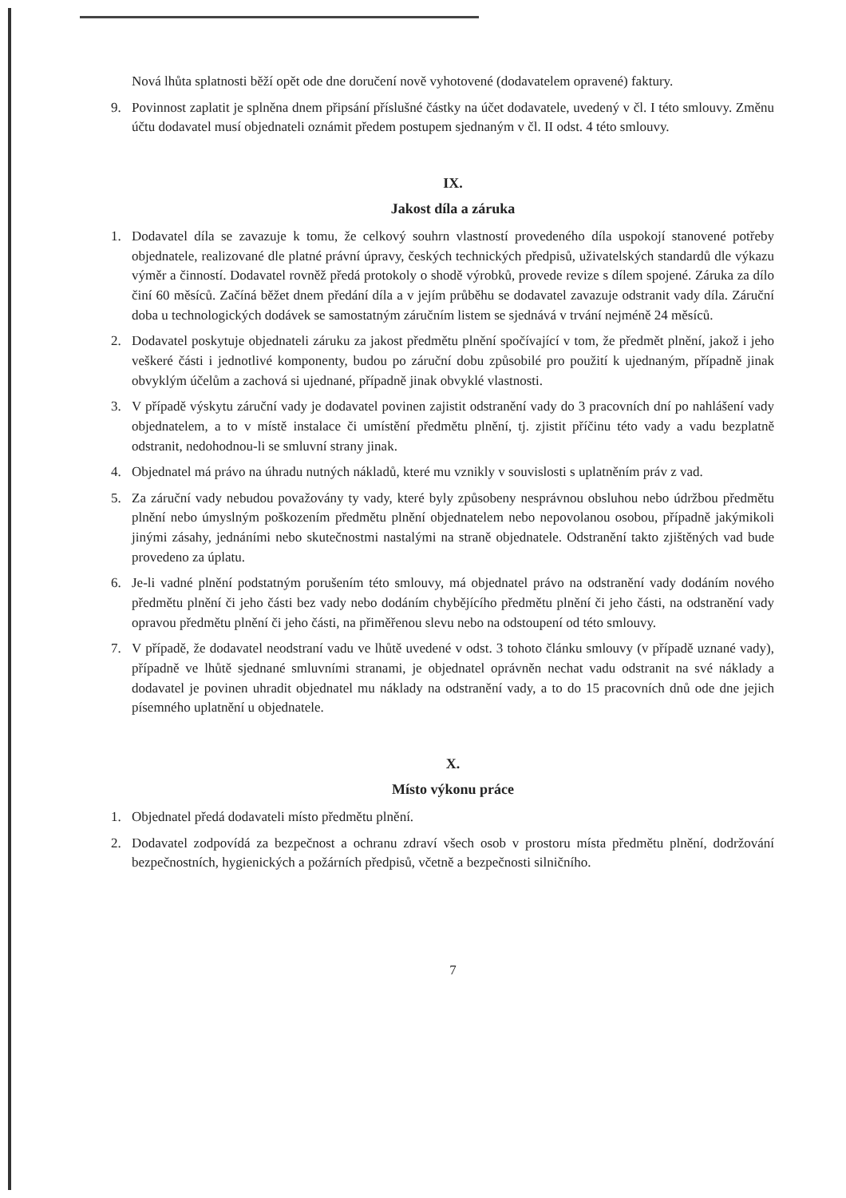Nová lhůta splatnosti běží opět ode dne doručení nově vyhotovené (dodavatelem opravené) faktury.
9. Povinnost zaplatit je splněna dnem připsání příslušné částky na účet dodavatele, uvedený v čl. I této smlouvy. Změnu účtu dodavatel musí objednateli oznámit předem postupem sjednaným v čl. II odst. 4 této smlouvy.
IX.
Jakost díla a záruka
1. Dodavatel díla se zavazuje k tomu, že celkový souhrn vlastností provedeného díla uspokojí stanovené potřeby objednatele, realizované dle platné právní úpravy, českých technických předpisů, uživatelských standardů dle výkazu výměr a činností. Dodavatel rovněž předá protokoly o shodě výrobků, provede revize s dílem spojené. Záruka za dílo činí 60 měsíců. Začíná běžet dnem předání díla a v jejím průběhu se dodavatel zavazuje odstranit vady díla. Záruční doba u technologických dodávek se samostatným záručním listem se sjednává v trvání nejméně 24 měsíců.
2. Dodavatel poskytuje objednateli záruku za jakost předmětu plnění spočívající v tom, že předmět plnění, jakož i jeho veškeré části i jednotlivé komponenty, budou po záruční dobu způsobilé pro použití k ujednaným, případně jinak obvyklým účelům a zachová si ujednané, případně jinak obvyklé vlastnosti.
3. V případě výskytu záruční vady je dodavatel povinen zajistit odstranění vady do 3 pracovních dní po nahlášení vady objednatelem, a to v místě instalace či umístění předmětu plnění, tj. zjistit příčinu této vady a vadu bezplatně odstranit, nedohodnou-li se smluvní strany jinak.
4. Objednatel má právo na úhradu nutných nákladů, které mu vznikly v souvislosti s uplatněním práv z vad.
5. Za záruční vady nebudou považovány ty vady, které byly způsobeny nesprávnou obsluhou nebo údržbou předmětu plnění nebo úmyslným poškozením předmětu plnění objednatelem nebo nepovolanou osobou, případně jakýmikoli jinými zásahy, jednáními nebo skutečnostmi nastalými na straně objednatele. Odstranění takto zjištěných vad bude provedeno za úplatu.
6. Je-li vadné plnění podstatným porušením této smlouvy, má objednatel právo na odstranění vady dodáním nového předmětu plnění či jeho části bez vady nebo dodáním chybějícího předmětu plnění či jeho části, na odstranění vady opravou předmětu plnění či jeho části, na přiměřenou slevu nebo na odstoupení od této smlouvy.
7. V případě, že dodavatel neodstraní vadu ve lhůtě uvedené v odst. 3 tohoto článku smlouvy (v případě uznané vady), případně ve lhůtě sjednané smluvními stranami, je objednatel oprávněn nechat vadu odstranit na své náklady a dodavatel je povinen uhradit objednatel mu náklady na odstranění vady, a to do 15 pracovních dnů ode dne jejich písemného uplatnění u objednatele.
X.
Místo výkonu práce
1. Objednatel předá dodavateli místo předmětu plnění.
2. Dodavatel zodpovídá za bezpečnost a ochranu zdraví všech osob v prostoru místa předmětu plnění, dodržování bezpečnostních, hygienických a požárních předpisů, včetně a bezpečnosti silničního.
7